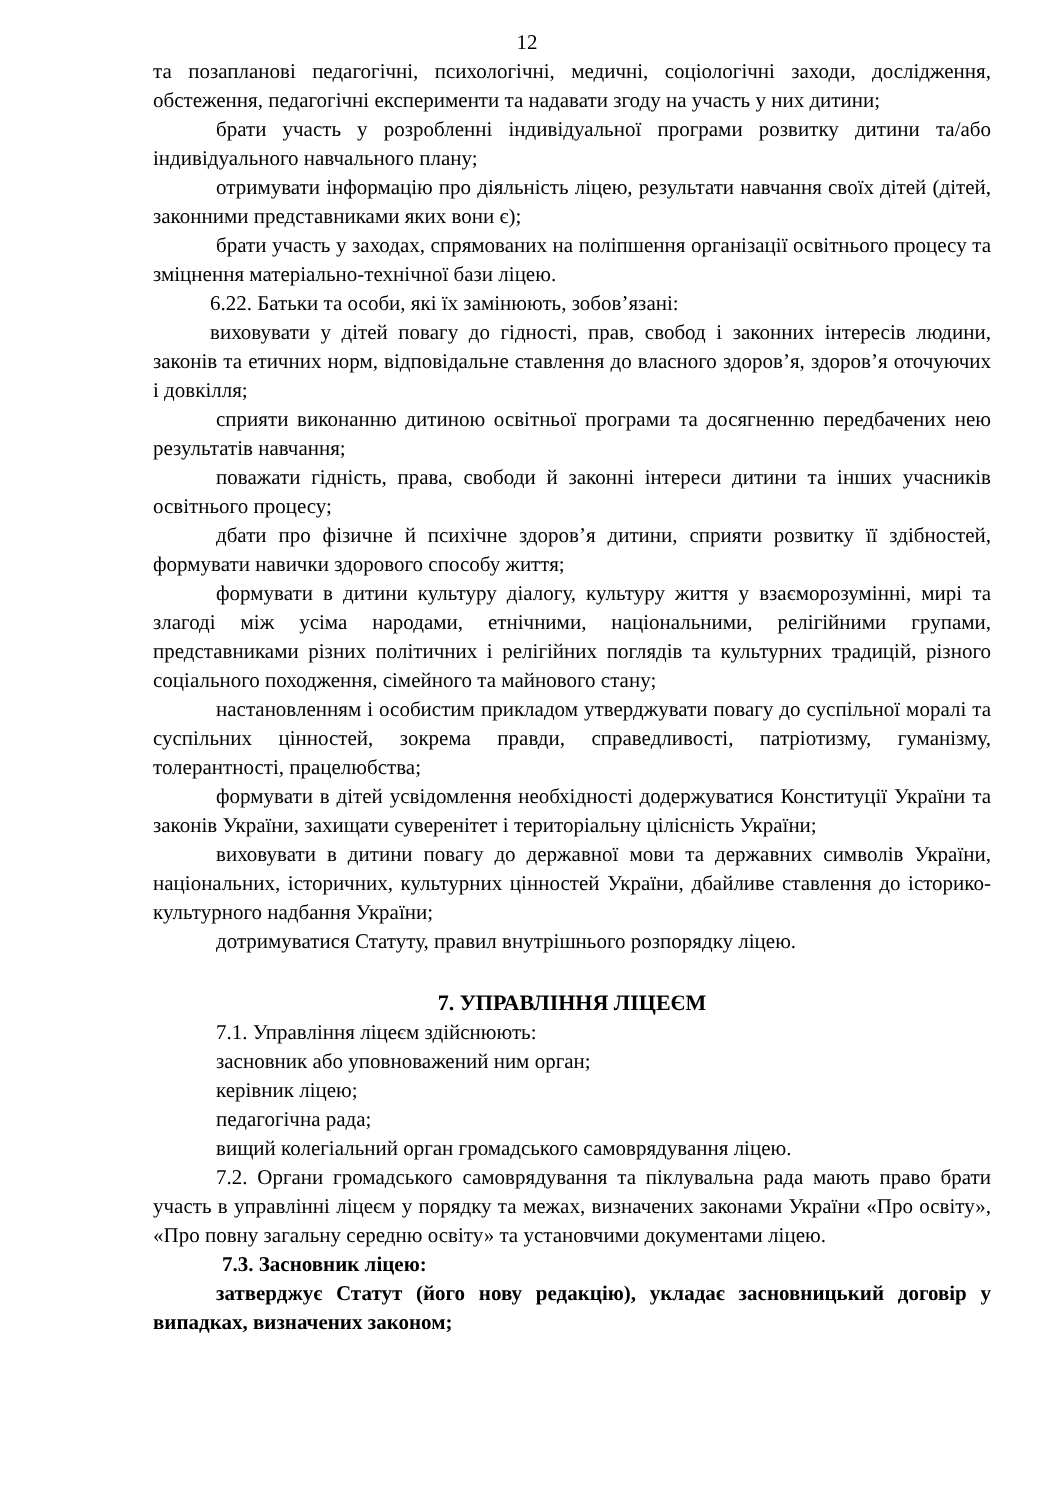12
та позапланові педагогічні, психологічні, медичні, соціологічні заходи, дослідження, обстеження, педагогічні експерименти та надавати згоду на участь у них дитини;
брати участь у розробленні індивідуальної програми розвитку дитини та/або індивідуального навчального плану;
отримувати інформацію про діяльність ліцею, результати навчання своїх дітей (дітей, законними представниками яких вони є);
брати участь у заходах, спрямованих на поліпшення організації освітнього процесу та зміцнення матеріально-технічної бази ліцею.
6.22. Батьки та особи, які їх замінюють, зобов’язані:
виховувати у дітей повагу до гідності, прав, свобод і законних інтересів людини, законів та етичних норм, відповідальне ставлення до власного здоров’я, здоров’я оточуючих і довкілля;
сприяти виконанню дитиною освітньої програми та досягненню передбачених нею результатів навчання;
поважати гідність, права, свободи й законні інтереси дитини та інших учасників освітнього процесу;
дбати про фізичне й психічне здоров’я дитини, сприяти розвитку її здібностей, формувати навички здорового способу життя;
формувати в дитини культуру діалогу, культуру життя у взаєморозумінні, мирі та злагоді між усіма народами, етнічними, національними, релігійними групами, представниками різних політичних і релігійних поглядів та культурних традицій, різного соціального походження, сімейного та майнового стану;
настановленням і особистим прикладом утверджувати повагу до суспільної моралі та суспільних цінностей, зокрема правди, справедливості, патріотизму, гуманізму, толерантності, працелюбства;
формувати в дітей усвідомлення необхідності додержуватися Конституції України та законів України, захищати суверенітет і територіальну цілісність України;
виховувати в дитини повагу до державної мови та державних символів України, національних, історичних, культурних цінностей України, дбайливе ставлення до історико-культурного надбання України;
дотримуватися Статуту, правил внутрішнього розпорядку ліцею.
7. УПРАВЛІННЯ ЛІЦЕЄМ
7.1. Управління ліцеєм здійснюють:
засновник або уповноважений ним орган;
керівник ліцею;
педагогічна рада;
вищий колегіальний орган громадського самоврядування ліцею.
7.2. Органи громадського самоврядування та піклувальна рада мають право брати участь в управлінні ліцеєм у порядку та межах, визначених законами України «Про освіту», «Про повну загальну середню освіту» та установчими документами ліцею.
7.3. Засновник ліцею:
затверджує Статут (його нову редакцію), укладає засновницький договір у випадках, визначених законом;